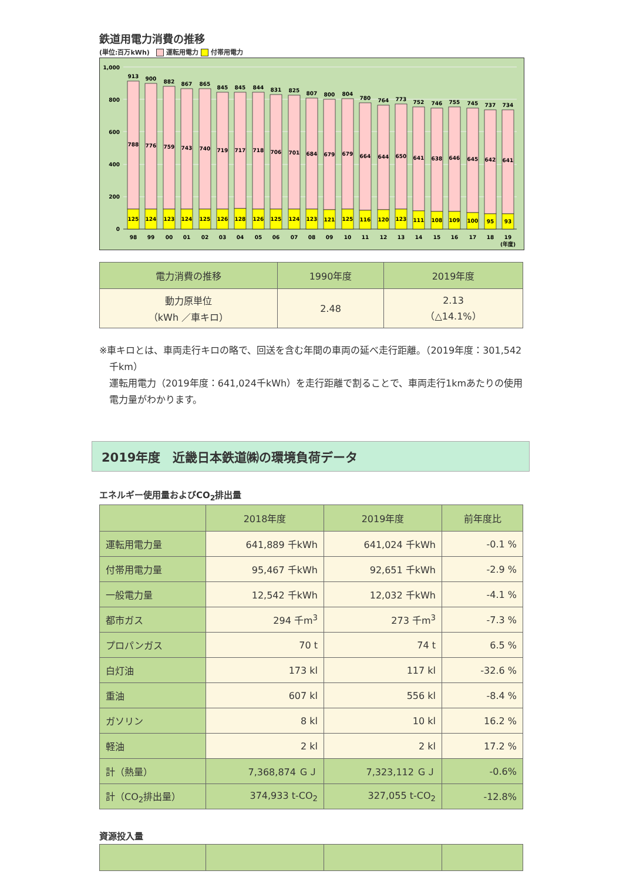鉄道用電力消費の推移
(単位:百万kWh) 運転用電力 付帯用電力
1,000
800
600
400
200
0
913
900
882
867
865
845
845
844
831
825
807
800
804
780
764
773
752
746
755
745
737
734
788
776
759
743
740
719
717
718
706
701
684
679
679
664
644
650
641
638
646
645
642
641
125
124
123
124
125
126
128
126
125
124
123
121
125
116
120
123
111
108
109
100
95
93
98
99
00
01
02
03
04
05
06
07
08
09
10
11
12
13
14
15
16
17
18
19
(年度)
| 電力消費の推移 | 1990年度 | 2019年度 |
| --- | --- | --- |
| 動力原単位 （kWh ／車キロ） | 2.48 | 2.13 （△14.1%） |
※車キロとは、車両走行キロの略で、回送を含む年間の車両の延べ走行距離。（2019年度：301,542千km）
運転用電力（2019年度：641,024千kWh）を走行距離で割ることで、車両走行1kmあたりの使用電力量がわかります。
2019年度　近畿日本鉄道㈱の環境負荷データ
エネルギー使用量およびCO<sub>2</sub>排出量
| | 2018年度 | 2019年度 | 前年度比 |
| --- | --- | --- | --- |
| 運転用電力量 | 641,889 千kWh | 641,024 千kWh | -0.1 % |
| 付帯用電力量 | 95,467 千kWh | 92,651 千kWh | -2.9 % |
| 一般電力量 | 12,542 千kWh | 12,032 千kWh | -4.1 % |
| 都市ガス | 294 千m<sup>3</sup> | 273 千m<sup>3</sup> | -7.3 % |
| プロパンガス | 70 t | 74 t | 6.5 % |
| 白灯油 | 173 kl | 117 kl | -32.6 % |
| 重油 | 607 kl | 556 kl | -8.4 % |
| ガソリン | 8 kl | 10 kl | 16.2 % |
| 軽油 | 2 kl | 2 kl | 17.2 % |
| 計（熱量） | 7,368,874 ＧＪ | 7,323,112 ＧＪ | -0.6% |
| 計（CO<sub>2</sub>排出量） | 374,933 t-CO<sub>2</sub> | 327,055 t-CO<sub>2</sub> | -12.8% |
資源投入量